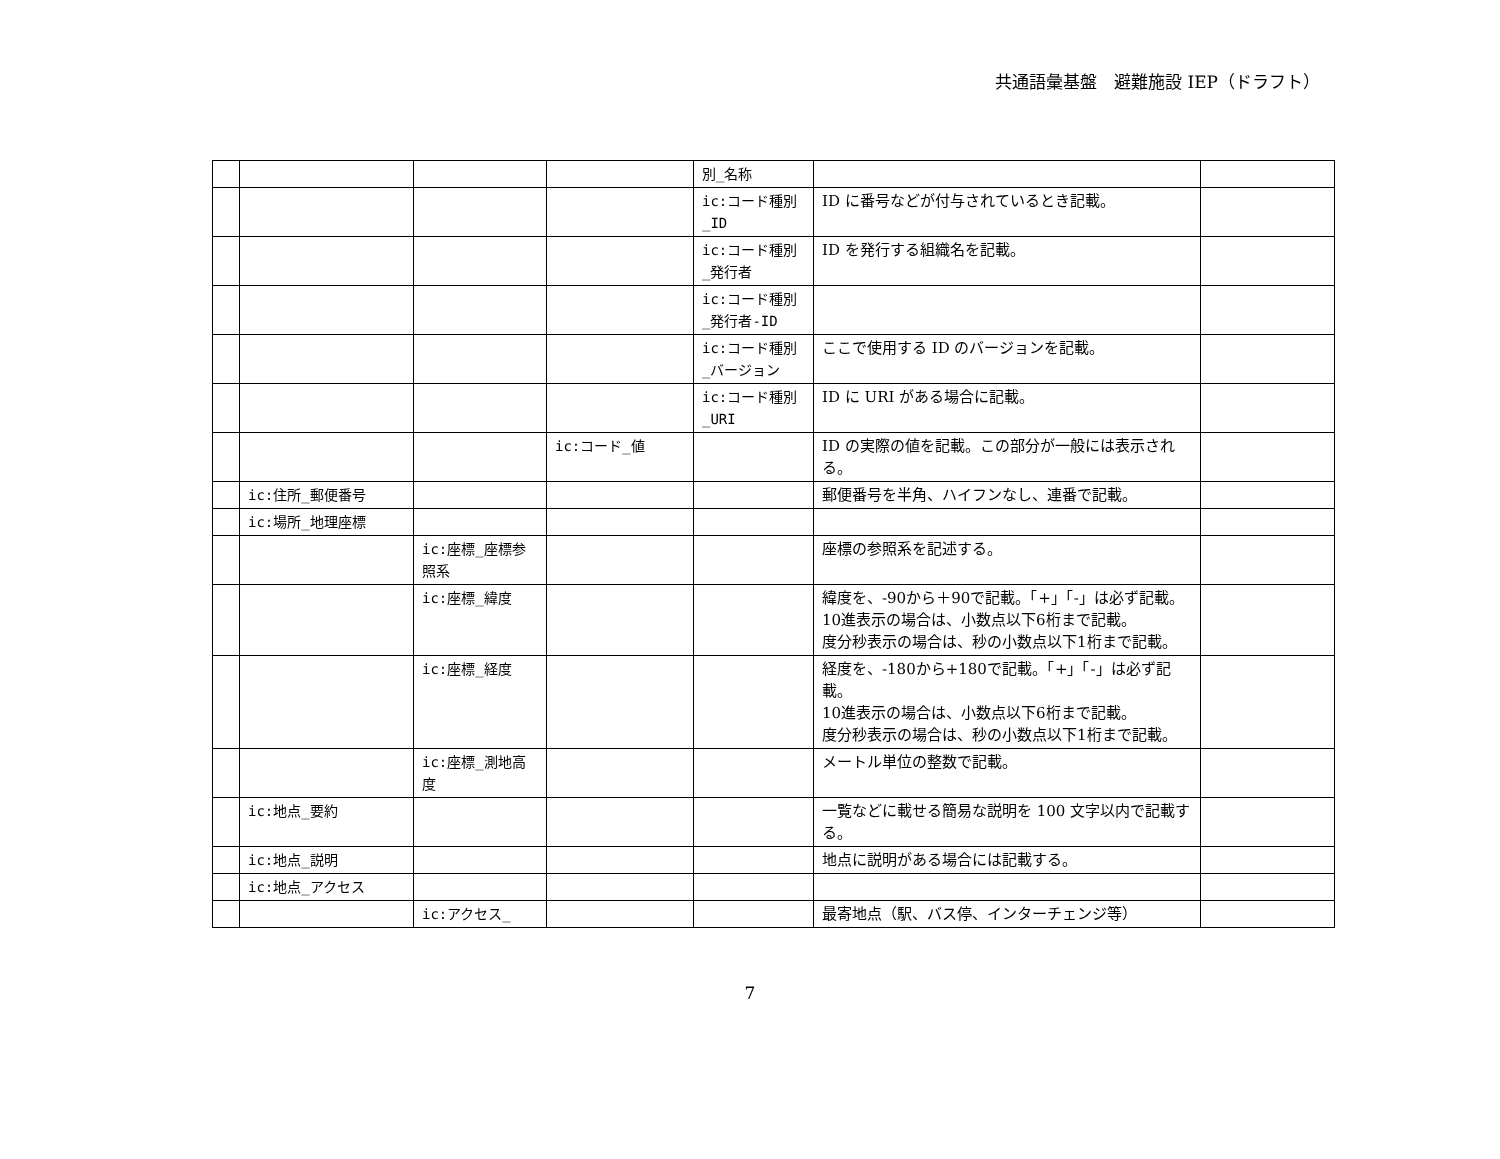共通語彙基盤　避難施設 IEP（ドラフト）
| | | | | 別_名称 | | |
| | | | | ic:コード種別_ID | ID に番号などが付与されているとき記載。 | |
| | | | | ic:コード種別_発行者 | ID を発行する組織名を記載。 | |
| | | | | ic:コード種別_発行者-ID | | |
| | | | | ic:コード種別_バージョン | ここで使用する ID のバージョンを記載。 | |
| | | | | ic:コード種別_URI | ID に URI がある場合に記載。 | |
| | | | ic:コード_値 | | ID の実際の値を記載。この部分が一般には表示される。 | |
| | ic:住所_郵便番号 | | | | 郵便番号を半角、ハイフンなし、連番で記載。 | |
| | ic:場所_地理座標 | | | | | |
| | | ic:座標_座標参照系 | | | 座標の参照系を記述する。 | |
| | | ic:座標_緯度 | | | 緯度を、-90から＋90で記載。「+」「-」は必ず記載。 10進表示の場合は、小数点以下6桁まで記載。 度分秒表示の場合は、秒の小数点以下1桁まで記載。 | |
| | | ic:座標_経度 | | | 経度を、-180から+180で記載。「+」「-」は必ず記載。 10進表示の場合は、小数点以下6桁まで記載。 度分秒表示の場合は、秒の小数点以下1桁まで記載。 | |
| | | ic:座標_測地高度 | | | メートル単位の整数で記載。 | |
| | ic:地点_要約 | | | | 一覧などに載せる簡易な説明を 100 文字以内で記載する。 | |
| | ic:地点_説明 | | | | 地点に説明がある場合には記載する。 | |
| | ic:地点_アクセス | | | | | |
| | | ic:アクセス_ | | | 最寄地点（駅、バス停、インターチェンジ等） | |
7